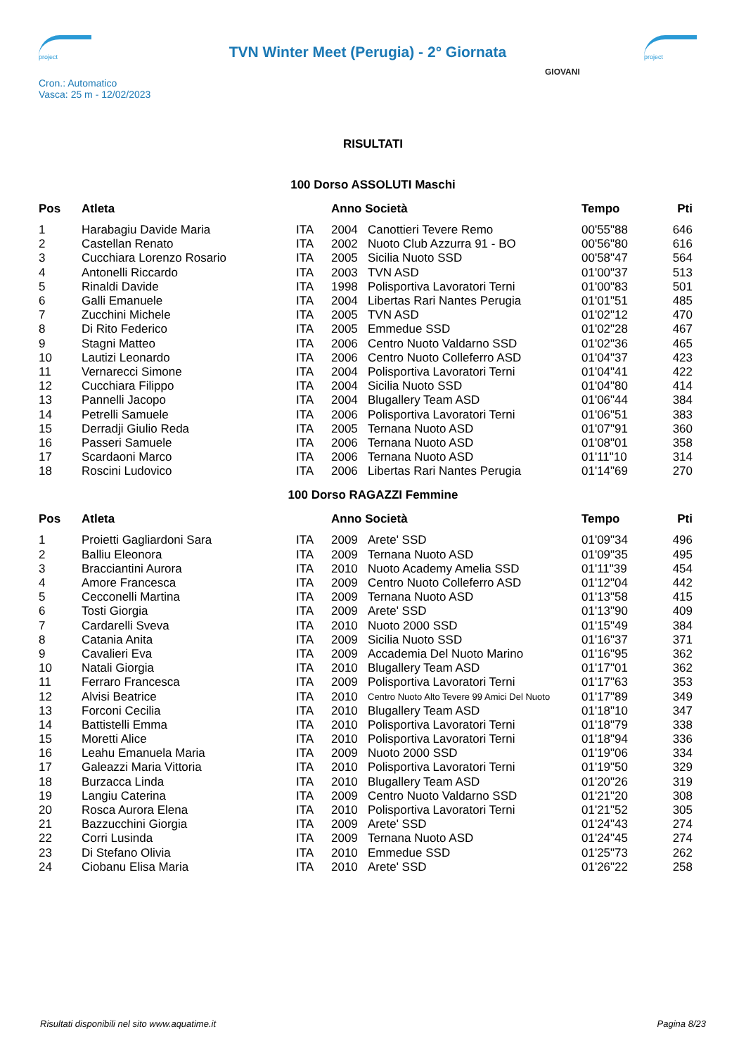project
TVN Winter Meet (Perugia) - 2° Giornata
project
Cron.: Automatico
Vasca: 25 m - 12/02/2023
GIOVANI
RISULTATI
100 Dorso ASSOLUTI Maschi
| Pos | Atleta | | Anno Società | | Tempo | Pti |
| --- | --- | --- | --- | --- | --- | --- |
| 1 | Harabagiu Davide Maria | ITA | 2004 | Canottieri Tevere Remo | 00'55"88 | 646 |
| 2 | Castellan Renato | ITA | 2002 | Nuoto Club Azzurra 91 - BO | 00'56"80 | 616 |
| 3 | Cucchiara Lorenzo Rosario | ITA | 2005 | Sicilia Nuoto SSD | 00'58"47 | 564 |
| 4 | Antonelli Riccardo | ITA | 2003 | TVN ASD | 01'00"37 | 513 |
| 5 | Rinaldi Davide | ITA | 1998 | Polisportiva Lavoratori Terni | 01'00"83 | 501 |
| 6 | Galli Emanuele | ITA | 2004 | Libertas Rari Nantes Perugia | 01'01"51 | 485 |
| 7 | Zucchini Michele | ITA | 2005 | TVN ASD | 01'02"12 | 470 |
| 8 | Di Rito Federico | ITA | 2005 | Emmedue SSD | 01'02"28 | 467 |
| 9 | Stagni Matteo | ITA | 2006 | Centro Nuoto Valdarno SSD | 01'02"36 | 465 |
| 10 | Lautizi Leonardo | ITA | 2006 | Centro Nuoto Colleferro ASD | 01'04"37 | 423 |
| 11 | Vernarecci Simone | ITA | 2004 | Polisportiva Lavoratori Terni | 01'04"41 | 422 |
| 12 | Cucchiara Filippo | ITA | 2004 | Sicilia Nuoto SSD | 01'04"80 | 414 |
| 13 | Pannelli Jacopo | ITA | 2004 | Blugallery Team ASD | 01'06"44 | 384 |
| 14 | Petrelli Samuele | ITA | 2006 | Polisportiva Lavoratori Terni | 01'06"51 | 383 |
| 15 | Derradji Giulio Reda | ITA | 2005 | Ternana Nuoto ASD | 01'07"91 | 360 |
| 16 | Passeri Samuele | ITA | 2006 | Ternana Nuoto ASD | 01'08"01 | 358 |
| 17 | Scardaoni Marco | ITA | 2006 | Ternana Nuoto ASD | 01'11"10 | 314 |
| 18 | Roscini Ludovico | ITA | 2006 | Libertas Rari Nantes Perugia | 01'14"69 | 270 |
100 Dorso RAGAZZI Femmine
| Pos | Atleta | | Anno Società | | Tempo | Pti |
| --- | --- | --- | --- | --- | --- | --- |
| 1 | Proietti Gagliardoni Sara | ITA | 2009 | Arete' SSD | 01'09"34 | 496 |
| 2 | Balliu Eleonora | ITA | 2009 | Ternana Nuoto ASD | 01'09"35 | 495 |
| 3 | Bracciantini Aurora | ITA | 2010 | Nuoto Academy Amelia SSD | 01'11"39 | 454 |
| 4 | Amore Francesca | ITA | 2009 | Centro Nuoto Colleferro ASD | 01'12"04 | 442 |
| 5 | Cecconelli Martina | ITA | 2009 | Ternana Nuoto ASD | 01'13"58 | 415 |
| 6 | Tosti Giorgia | ITA | 2009 | Arete' SSD | 01'13"90 | 409 |
| 7 | Cardarelli Sveva | ITA | 2010 | Nuoto 2000 SSD | 01'15"49 | 384 |
| 8 | Catania Anita | ITA | 2009 | Sicilia Nuoto SSD | 01'16"37 | 371 |
| 9 | Cavalieri Eva | ITA | 2009 | Accademia Del Nuoto Marino | 01'16"95 | 362 |
| 10 | Natali Giorgia | ITA | 2010 | Blugallery Team ASD | 01'17"01 | 362 |
| 11 | Ferraro Francesca | ITA | 2009 | Polisportiva Lavoratori Terni | 01'17"63 | 353 |
| 12 | Alvisi Beatrice | ITA | 2010 | Centro Nuoto Alto Tevere 99 Amici Del Nuoto | 01'17"89 | 349 |
| 13 | Forconi Cecilia | ITA | 2010 | Blugallery Team ASD | 01'18"10 | 347 |
| 14 | Battistelli Emma | ITA | 2010 | Polisportiva Lavoratori Terni | 01'18"79 | 338 |
| 15 | Moretti Alice | ITA | 2010 | Polisportiva Lavoratori Terni | 01'18"94 | 336 |
| 16 | Leahu Emanuela Maria | ITA | 2009 | Nuoto 2000 SSD | 01'19"06 | 334 |
| 17 | Galeazzi Maria Vittoria | ITA | 2010 | Polisportiva Lavoratori Terni | 01'19"50 | 329 |
| 18 | Burzacca Linda | ITA | 2010 | Blugallery Team ASD | 01'20"26 | 319 |
| 19 | Langiu Caterina | ITA | 2009 | Centro Nuoto Valdarno SSD | 01'21"20 | 308 |
| 20 | Rosca Aurora Elena | ITA | 2010 | Polisportiva Lavoratori Terni | 01'21"52 | 305 |
| 21 | Bazzucchini Giorgia | ITA | 2009 | Arete' SSD | 01'24"43 | 274 |
| 22 | Corri Lusinda | ITA | 2009 | Ternana Nuoto ASD | 01'24"45 | 274 |
| 23 | Di Stefano Olivia | ITA | 2010 | Emmedue SSD | 01'25"73 | 262 |
| 24 | Ciobanu Elisa Maria | ITA | 2010 | Arete' SSD | 01'26"22 | 258 |
Risultati disponibili nel sito www.aquatime.it Pagina 8/23